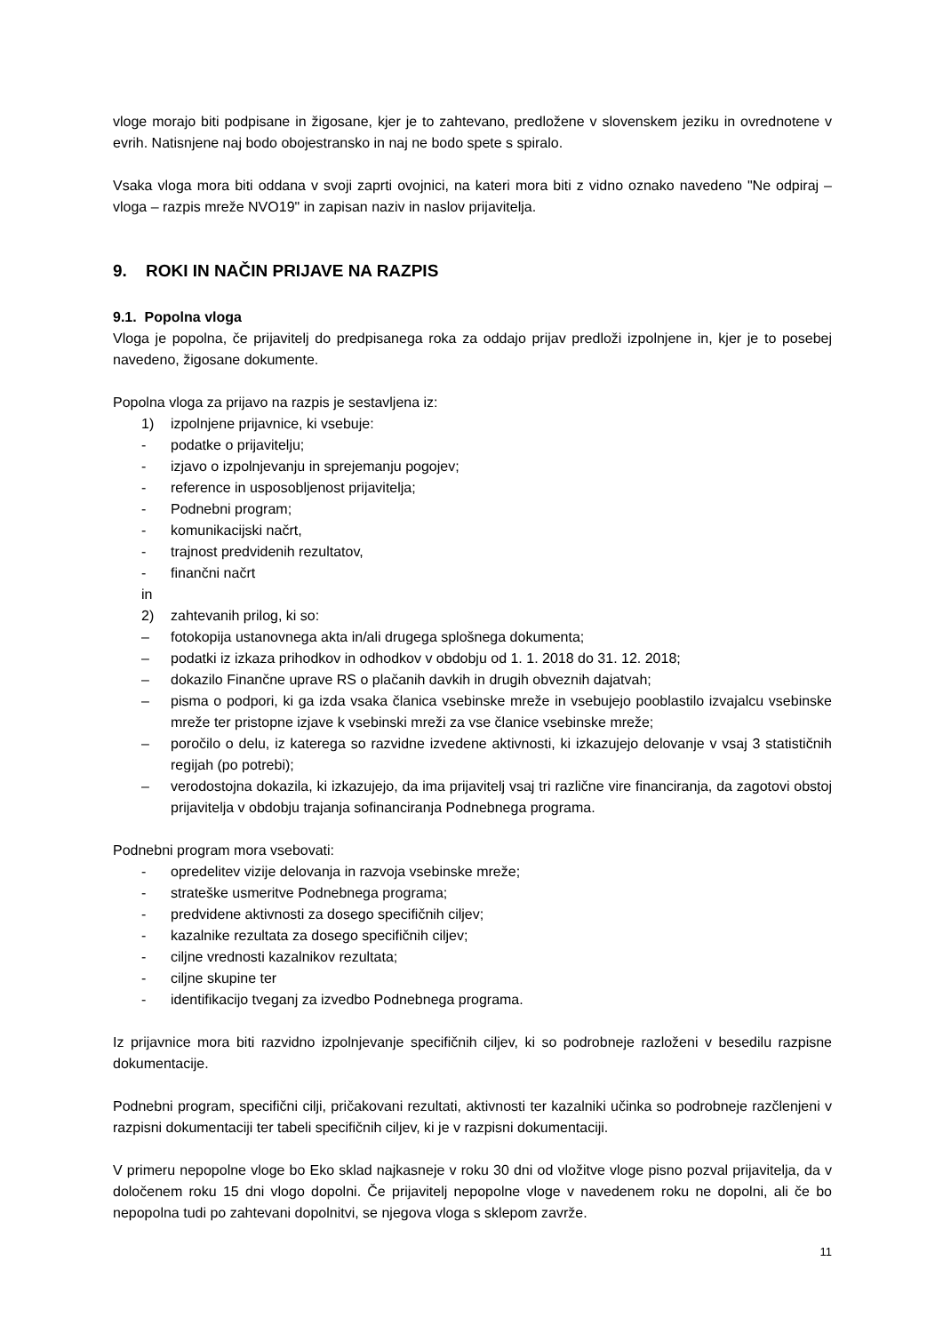vloge morajo biti podpisane in žigosane, kjer je to zahtevano, predložene v slovenskem jeziku in ovrednotene v evrih. Natisnjene naj bodo obojestransko in naj ne bodo spete s spiralo.
Vsaka vloga mora biti oddana v svoji zaprti ovojnici, na kateri mora biti z vidno oznako navedeno "Ne odpiraj – vloga – razpis mreže NVO19" in zapisan naziv in naslov prijavitelja.
9. ROKI IN NAČIN PRIJAVE NA RAZPIS
9.1. Popolna vloga
Vloga je popolna, če prijavitelj do predpisanega roka za oddajo prijav predloži izpolnjene in, kjer je to posebej navedeno, žigosane dokumente.
Popolna vloga za prijavo na razpis je sestavljena iz:
1) izpolnjene prijavnice, ki vsebuje:
- podatke o prijavitelju;
- izjavo o izpolnjevanju in sprejemanju pogojev;
- reference in usposobljenost prijavitelja;
- Podnebni program;
- komunikacijski načrt,
- trajnost predvidenih rezultatov,
- finančni načrt
in
2) zahtevanih prilog, ki so:
– fotokopija ustanovnega akta in/ali drugega splošnega dokumenta;
– podatki iz izkaza prihodkov in odhodkov v obdobju od 1. 1. 2018 do 31. 12. 2018;
– dokazilo Finančne uprave RS o plačanih davkih in drugih obveznih dajatvah;
– pisma o podpori, ki ga izda vsaka članica vsebinske mreže in vsebujejo pooblastilo izvajalcu vsebinske mreže ter pristopne izjave k vsebinski mreži za vse članice vsebinske mreže;
– poročilo o delu, iz katerega so razvidne izvedene aktivnosti, ki izkazujejo delovanje v vsaj 3 statističnih regijah (po potrebi);
– verodostojna dokazila, ki izkazujejo, da ima prijavitelj vsaj tri različne vire financiranja, da zagotovi obstoj prijavitelja v obdobju trajanja sofinanciranja Podnebnega programa.
Podnebni program mora vsebovati:
- opredelitev vizije delovanja in razvoja vsebinske mreže;
- strateške usmeritve Podnebnega programa;
- predvidene aktivnosti za dosego specifičnih ciljev;
- kazalnike rezultata za dosego specifičnih ciljev;
- ciljne vrednosti kazalnikov rezultata;
- ciljne skupine ter
- identifikacijo tveganj za izvedbo Podnebnega programa.
Iz prijavnice mora biti razvidno izpolnjevanje specifičnih ciljev, ki so podrobneje razloženi v besedilu razpisne dokumentacije.
Podnebni program, specifični cilji, pričakovani rezultati, aktivnosti ter kazalniki učinka so podrobneje razčlenjeni v razpisni dokumentaciji ter tabeli specifičnih ciljev, ki je v razpisni dokumentaciji.
V primeru nepopolne vloge bo Eko sklad najkasneje v roku 30 dni od vložitve vloge pisno pozval prijavitelja, da v določenem roku 15 dni vlogo dopolni. Če prijavitelj nepopolne vloge v navedenem roku ne dopolni, ali če bo nepopolna tudi po zahtevani dopolnitvi, se njegova vloga s sklepom zavrže.
11